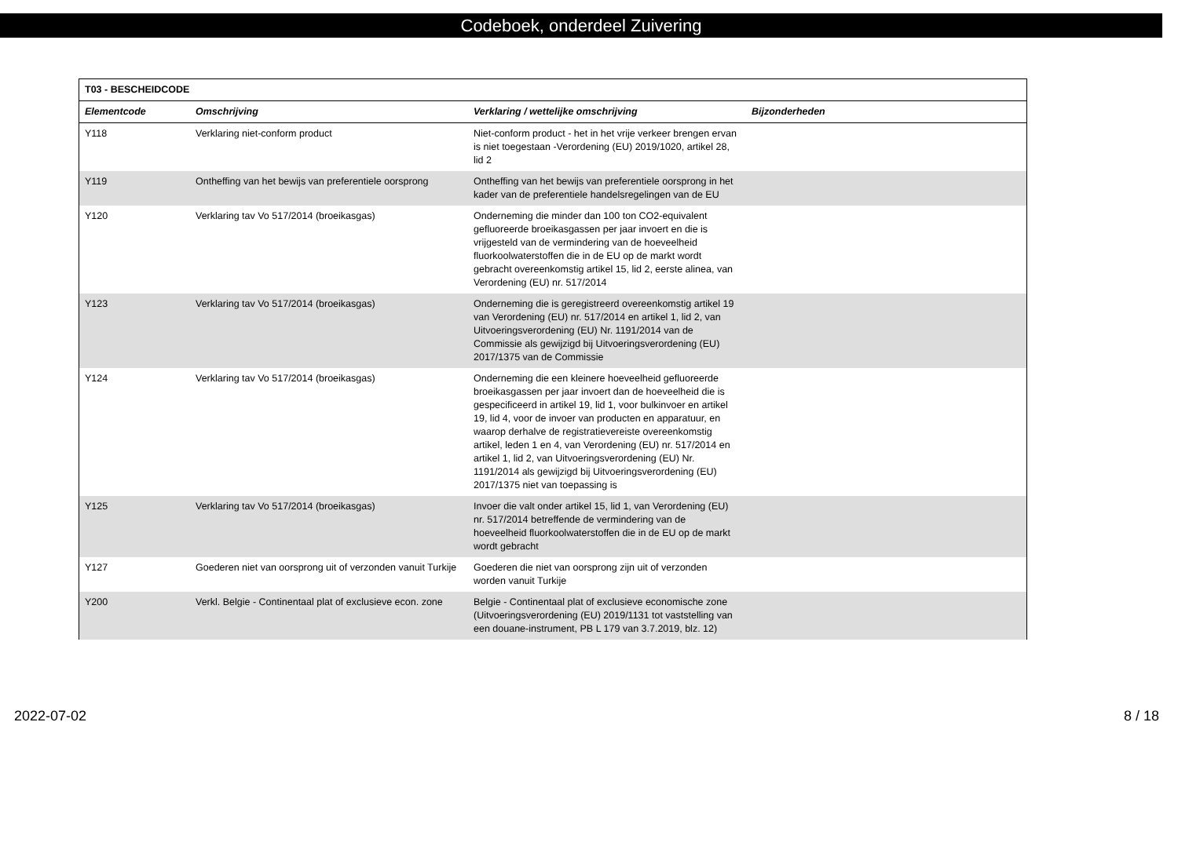Codeboek, onderdeel Zuivering
| T03 - BESCHEIDCODE | | | |
| --- | --- | --- | --- |
| Elementcode | Omschrijving | Verklaring / wettelijke omschrijving | Bijzonderheden |
| Y118 | Verklaring niet-conform product | Niet-conform product - het in het vrije verkeer brengen ervan is niet toegestaan -Verordening (EU) 2019/1020, artikel 28, lid 2 | |
| Y119 | Ontheffing van het bewijs van preferentiele oorsprong | Ontheffing van het bewijs van preferentiele oorsprong in het kader van de preferentiele handelsregelingen van de EU | |
| Y120 | Verklaring tav Vo 517/2014 (broeikasgas) | Onderneming die minder dan 100 ton CO2-equivalent gefluoreerde broeikasgassen per jaar invoert en die is vrijgesteld van de vermindering van de hoeveelheid fluorkoolwaterstoffen die in de EU op de markt wordt gebracht overeenkomstig artikel 15, lid 2, eerste alinea, van Verordening (EU) nr. 517/2014 | |
| Y123 | Verklaring tav Vo 517/2014 (broeikasgas) | Onderneming die is geregistreerd overeenkomstig artikel 19 van Verordening (EU) nr. 517/2014 en artikel 1, lid 2, van Uitvoeringsverordening (EU) Nr. 1191/2014 van de Commissie als gewijzigd bij Uitvoeringsverordening (EU) 2017/1375 van de Commissie | |
| Y124 | Verklaring tav Vo 517/2014 (broeikasgas) | Onderneming die een kleinere hoeveelheid gefluoreerde broeikasgassen per jaar invoert dan de hoeveelheid die is gespecificeerd in artikel 19, lid 1, voor bulkinvoer en artikel 19, lid 4, voor de invoer van producten en apparatuur, en waarop derhalve de registratievereiste overeenkomstig artikel, leden 1 en 4, van Verordening (EU) nr. 517/2014 en artikel 1, lid 2, van Uitvoeringsverordening (EU) Nr. 1191/2014 als gewijzigd bij Uitvoeringsverordening (EU) 2017/1375 niet van toepassing is | |
| Y125 | Verklaring tav Vo 517/2014 (broeikasgas) | Invoer die valt onder artikel 15, lid 1, van Verordening (EU) nr. 517/2014 betreffende de vermindering van de hoeveelheid fluorkoolwaterstoffen die in de EU op de markt wordt gebracht | |
| Y127 | Goederen niet van oorsprong uit of verzonden vanuit Turkije | Goederen die niet van oorsprong zijn uit of verzonden worden vanuit Turkije | |
| Y200 | Verkl. Belgie - Continentaal plat of exclusieve econ. zone | Belgie - Continentaal plat of exclusieve economische zone (Uitvoeringsverordening (EU) 2019/1131 tot vaststelling van een douane-instrument, PB L 179 van 3.7.2019, blz. 12) | |
2022-07-02 8 / 18